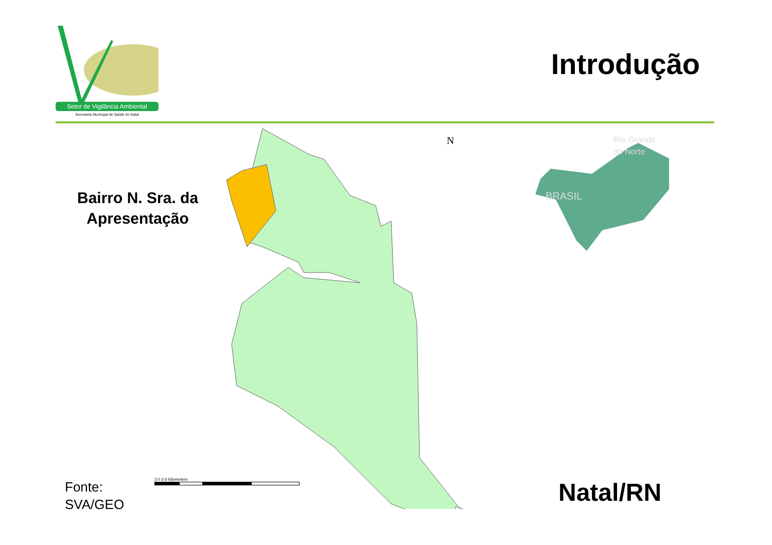Setor de Vigilância Ambiental
Secretaria Municipal de Saúde do Natal
Introdução
Bairro N. Sra. da
Apresentação
N
Rio Grande
do Norte
BRASIL
Fonte:
SVA/GEO
3 0 3 6 Kilometers Natal/RN